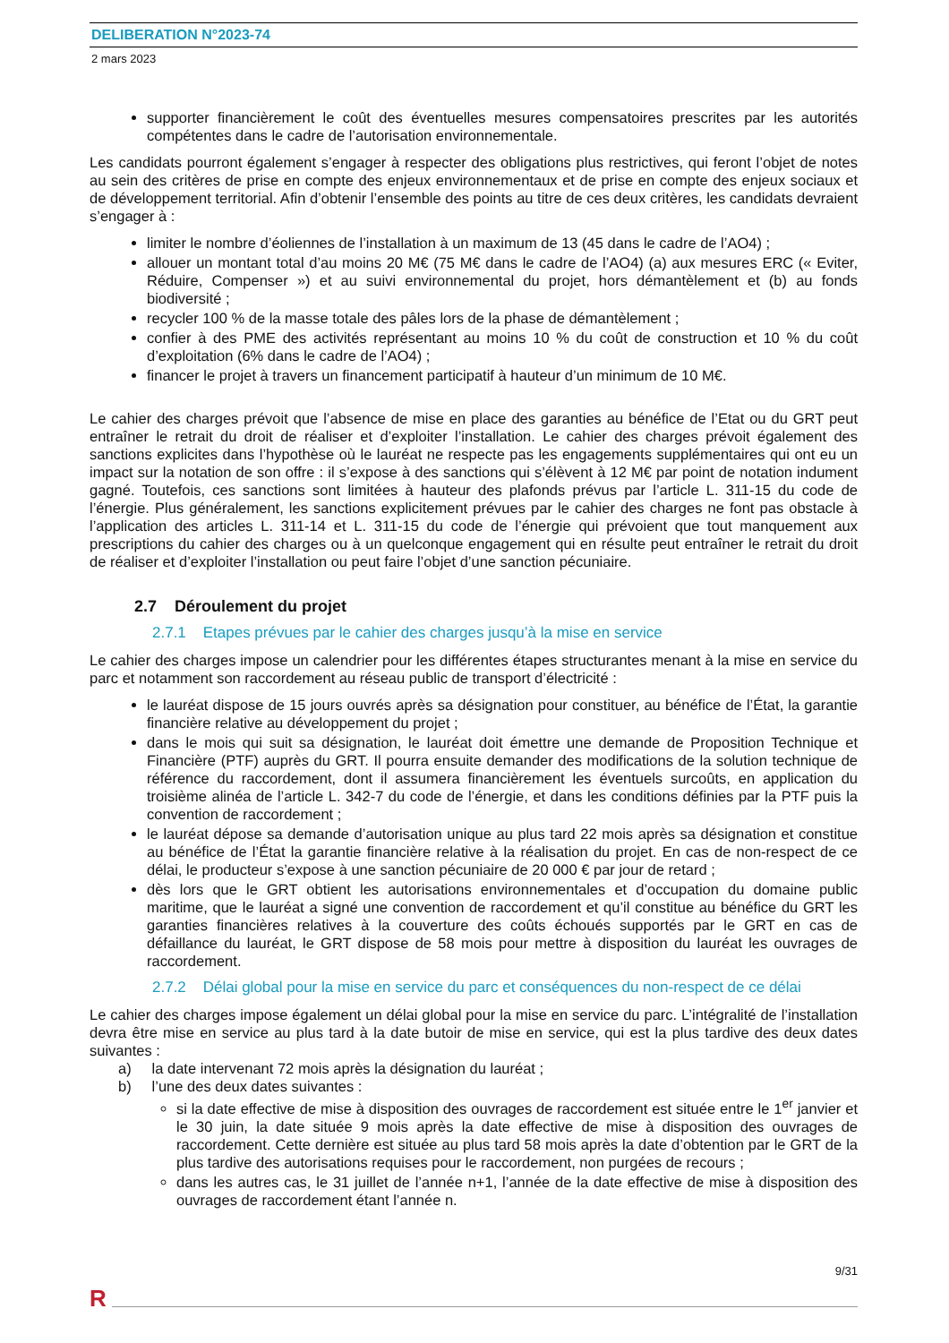DELIBERATION N°2023-74
2 mars 2023
supporter financièrement le coût des éventuelles mesures compensatoires prescrites par les autorités compétentes dans le cadre de l’autorisation environnementale.
Les candidats pourront également s’engager à respecter des obligations plus restrictives, qui feront l’objet de notes au sein des critères de prise en compte des enjeux environnementaux et de prise en compte des enjeux sociaux et de développement territorial. Afin d’obtenir l’ensemble des points au titre de ces deux critères, les candidats devraient s’engager à :
limiter le nombre d’éoliennes de l’installation à un maximum de 13 (45 dans le cadre de l’AO4) ;
allouer un montant total d’au moins 20 M€ (75 M€ dans le cadre de l’AO4) (a) aux mesures ERC (« Eviter, Réduire, Compenser ») et au suivi environnemental du projet, hors démantèlement et (b) au fonds biodiversité ;
recycler 100 % de la masse totale des pâles lors de la phase de démantèlement ;
confier à des PME des activités représentant au moins 10 % du coût de construction et 10 % du coût d’exploitation (6% dans le cadre de l’AO4) ;
financer le projet à travers un financement participatif à hauteur d’un minimum de 10 M€.
Le cahier des charges prévoit que l’absence de mise en place des garanties au bénéfice de l’Etat ou du GRT peut entraîner le retrait du droit de réaliser et d’exploiter l’installation. Le cahier des charges prévoit également des sanctions explicites dans l’hypothèse où le lauréat ne respecte pas les engagements supplémentaires qui ont eu un impact sur la notation de son offre : il s’expose à des sanctions qui s’élèvent à 12 M€ par point de notation indument gagné. Toutefois, ces sanctions sont limitées à hauteur des plafonds prévus par l’article L. 311-15 du code de l’énergie. Plus généralement, les sanctions explicitement prévues par le cahier des charges ne font pas obstacle à l’application des articles L. 311-14 et L. 311-15 du code de l’énergie qui prévoient que tout manquement aux prescriptions du cahier des charges ou à un quelconque engagement qui en résulte peut entraîner le retrait du droit de réaliser et d’exploiter l’installation ou peut faire l’objet d’une sanction pécuniaire.
2.7 Déroulement du projet
2.7.1 Etapes prévues par le cahier des charges jusqu’à la mise en service
Le cahier des charges impose un calendrier pour les différentes étapes structurantes menant à la mise en service du parc et notamment son raccordement au réseau public de transport d’électricité :
le lauréat dispose de 15 jours ouvrés après sa désignation pour constituer, au bénéfice de l’État, la garantie financière relative au développement du projet ;
dans le mois qui suit sa désignation, le lauréat doit émettre une demande de Proposition Technique et Financière (PTF) auprès du GRT. Il pourra ensuite demander des modifications de la solution technique de référence du raccordement, dont il assumera financièrement les éventuels surcoûts, en application du troisième alinéa de l’article L. 342-7 du code de l’énergie, et dans les conditions définies par la PTF puis la convention de raccordement ;
le lauréat dépose sa demande d’autorisation unique au plus tard 22 mois après sa désignation et constitue au bénéfice de l’État la garantie financière relative à la réalisation du projet. En cas de non-respect de ce délai, le producteur s’expose à une sanction pécuniaire de 20 000 € par jour de retard ;
dès lors que le GRT obtient les autorisations environnementales et d’occupation du domaine public maritime, que le lauréat a signé une convention de raccordement et qu’il constitue au bénéfice du GRT les garanties financières relatives à la couverture des coûts échoués supportés par le GRT en cas de défaillance du lauréat, le GRT dispose de 58 mois pour mettre à disposition du lauréat les ouvrages de raccordement.
2.7.2 Délai global pour la mise en service du parc et conséquences du non-respect de ce délai
Le cahier des charges impose également un délai global pour la mise en service du parc. L’intégralité de l’installation devra être mise en service au plus tard à la date butoir de mise en service, qui est la plus tardive des deux dates suivantes :
a) la date intervenant 72 mois après la désignation du lauréat ;
b) l’une des deux dates suivantes :
si la date effective de mise à disposition des ouvrages de raccordement est située entre le 1<sup>er</sup> janvier et le 30 juin, la date située 9 mois après la date effective de mise à disposition des ouvrages de raccordement. Cette dernière est située au plus tard 58 mois après la date d’obtention par le GRT de la plus tardive des autorisations requises pour le raccordement, non purgées de recours ;
dans les autres cas, le 31 juillet de l’année n+1, l’année de la date effective de mise à disposition des ouvrages de raccordement étant l’année n.
9/31
R